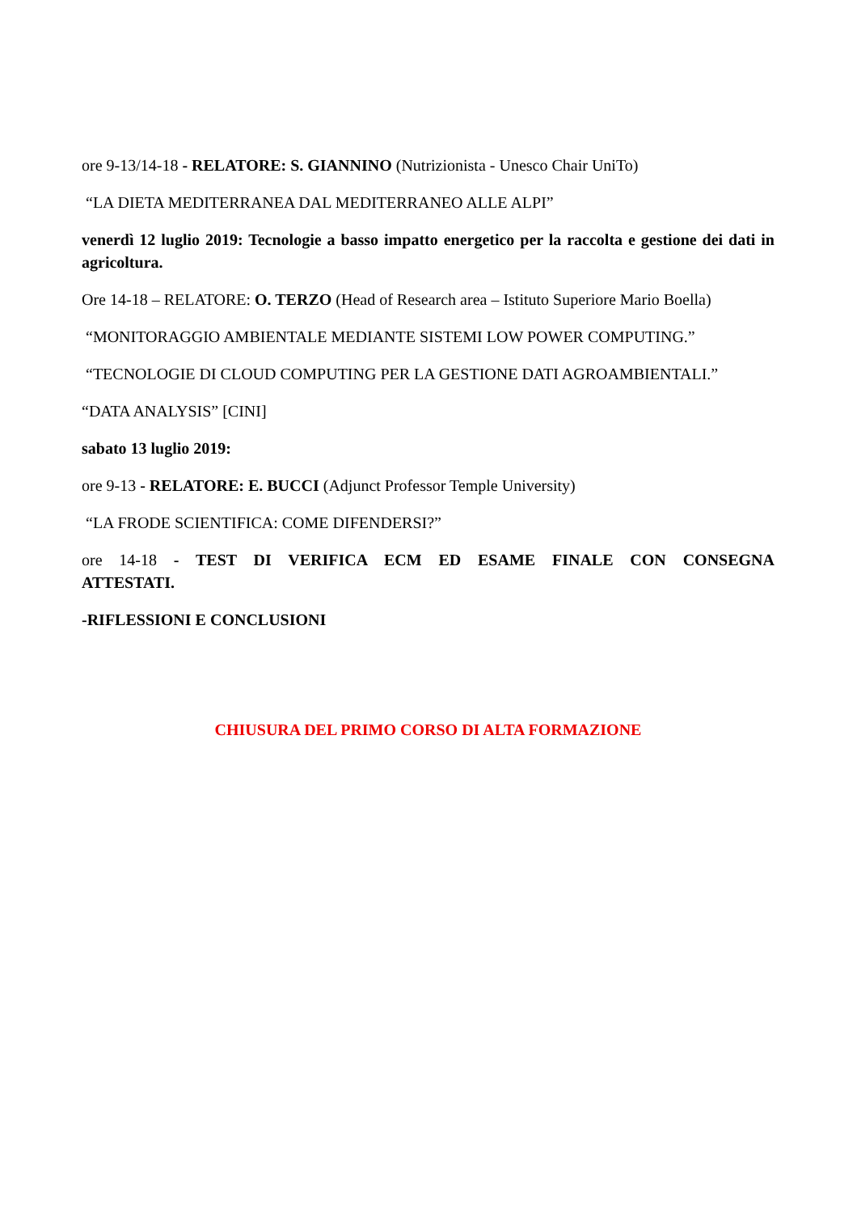ore 9-13/14-18 - RELATORE: S. GIANNINO (Nutrizionista - Unesco Chair UniTo)
“LA DIETA MEDITERRANEA DAL MEDITERRANEO ALLE ALPI”
venerdì 12 luglio 2019: Tecnologie a basso impatto energetico per la raccolta e gestione dei dati in agricoltura.
Ore 14-18 – RELATORE: O. TERZO (Head of Research area – Istituto Superiore Mario Boella)
“MONITORAGGIO AMBIENTALE MEDIANTE SISTEMI LOW POWER COMPUTING.”
“TECNOLOGIE DI CLOUD COMPUTING PER LA GESTIONE DATI AGROAMBIENTALI.”
“DATA ANALYSIS” [CINI]
sabato 13 luglio 2019:
ore 9-13 - RELATORE: E. BUCCI (Adjunct Professor Temple University)
“LA FRODE SCIENTIFICA: COME DIFENDERSI?”
ore 14-18 - TEST DI VERIFICA ECM ED ESAME FINALE CON CONSEGNA ATTESTATI.
-RIFLESSIONI E CONCLUSIONI
CHIUSURA DEL PRIMO CORSO DI ALTA FORMAZIONE